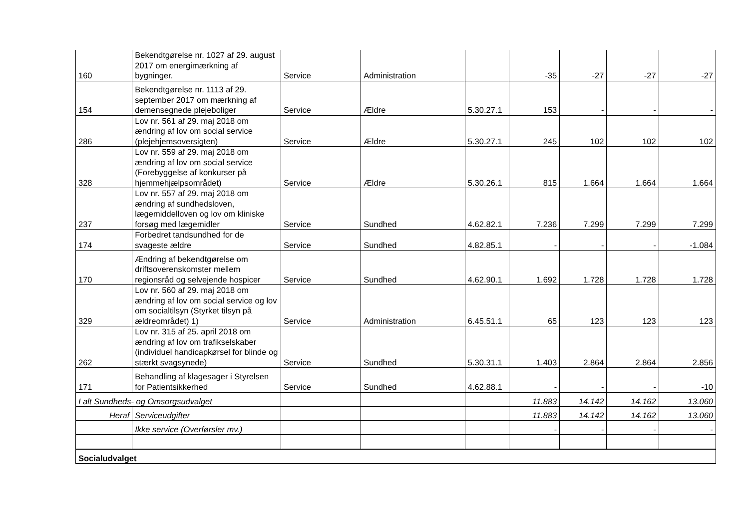| 160 | Bekendtgørelse nr. 1027 af 29. august 2017 om energimærkning af bygninger. | Service | Administration | | -35 | -27 | -27 | -27 |
| 154 | Bekendtgørelse nr. 1113 af 29. september 2017 om mærkning af demensegnede plejeboliger | Service | Ældre | 5.30.27.1 | 153 | - | - | - |
| 286 | Lov nr. 561 af 29. maj 2018 om ændring af lov om social service (plejehjemsoversigten) | Service | Ældre | 5.30.27.1 | 245 | 102 | 102 | 102 |
| 328 | Lov nr. 559 af 29. maj 2018 om ændring af lov om social service (Forebyggelse af konkurser på hjemmehjælpsområdet) | Service | Ældre | 5.30.26.1 | 815 | 1.664 | 1.664 | 1.664 |
| 237 | Lov nr. 557 af 29. maj 2018 om ændring af sundhedsloven, lægemiddelloven og lov om kliniske forsøg med lægemidler | Service | Sundhed | 4.62.82.1 | 7.236 | 7.299 | 7.299 | 7.299 |
| 174 | Forbedret tandsundhed for de svageste ældre | Service | Sundhed | 4.82.85.1 | - | - | - | -1.084 |
| 170 | Ændring af bekendtgørelse om driftsoverenskomster mellem regionsråd og selvejende hospicer | Service | Sundhed | 4.62.90.1 | 1.692 | 1.728 | 1.728 | 1.728 |
| 329 | Lov nr. 560 af 29. maj 2018 om ændring af lov om social service og lov om socialtilsyn (Styrket tilsyn på ældreområdet) 1) | Service | Administration | 6.45.51.1 | 65 | 123 | 123 | 123 |
| 262 | Lov nr. 315 af 25. april 2018 om ændring af lov om trafikselskaber (individuel handicapkørsel for blinde og stærkt svagsynede) | Service | Sundhed | 5.30.31.1 | 1.403 | 2.864 | 2.864 | 2.856 |
| 171 | Behandling af klagesager i Styrelsen for Patientsikkerhed | Service | Sundhed | 4.62.88.1 | - | - | - | -10 |
| I alt Sundheds- og Omsorgsudvalget | | | | | 11.883 | 14.142 | 14.162 | 13.060 |
| Heraf | Serviceudgifter | | | | 11.883 | 14.142 | 14.162 | 13.060 |
| | Ikke service (Overførsler mv.) | | | | - | - | - | - |
| Socialudvalget | | | | | | | | |